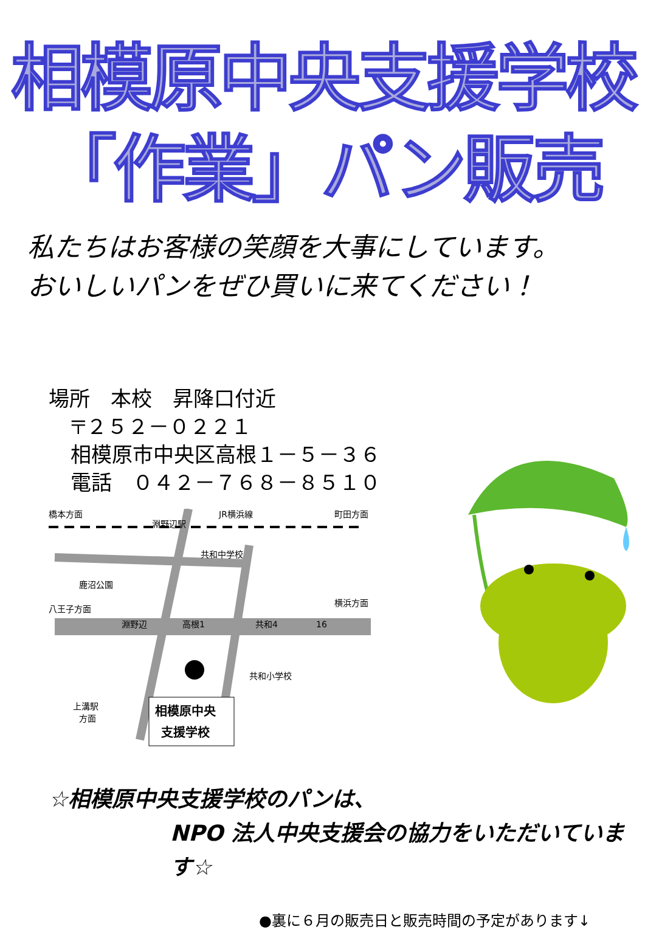相模原中央支援学校
「作業」パン販売
私たちはお客様の笑顔を大事にしています。
おいしいパンをぜひ買いに来てください！
場所　本校　昇降口付近
〒２５２－０２２１
相模原市中央区高根１－５－３６
電話　０４２－７６８－８５１０
橋本方面
淵野辺駅
JR横浜線
町田方面
共和中学校
鹿沼公園
八王子方面
淵野辺
高根1
共和4
16
横浜方面
共和小学校
上溝駅
方面
相模原中央
支援学校
☆相模原中央支援学校のパンは、
NPO 法人中央支援会の協力をいただいています☆
●裏に６月の販売日と販売時間の予定があります↓